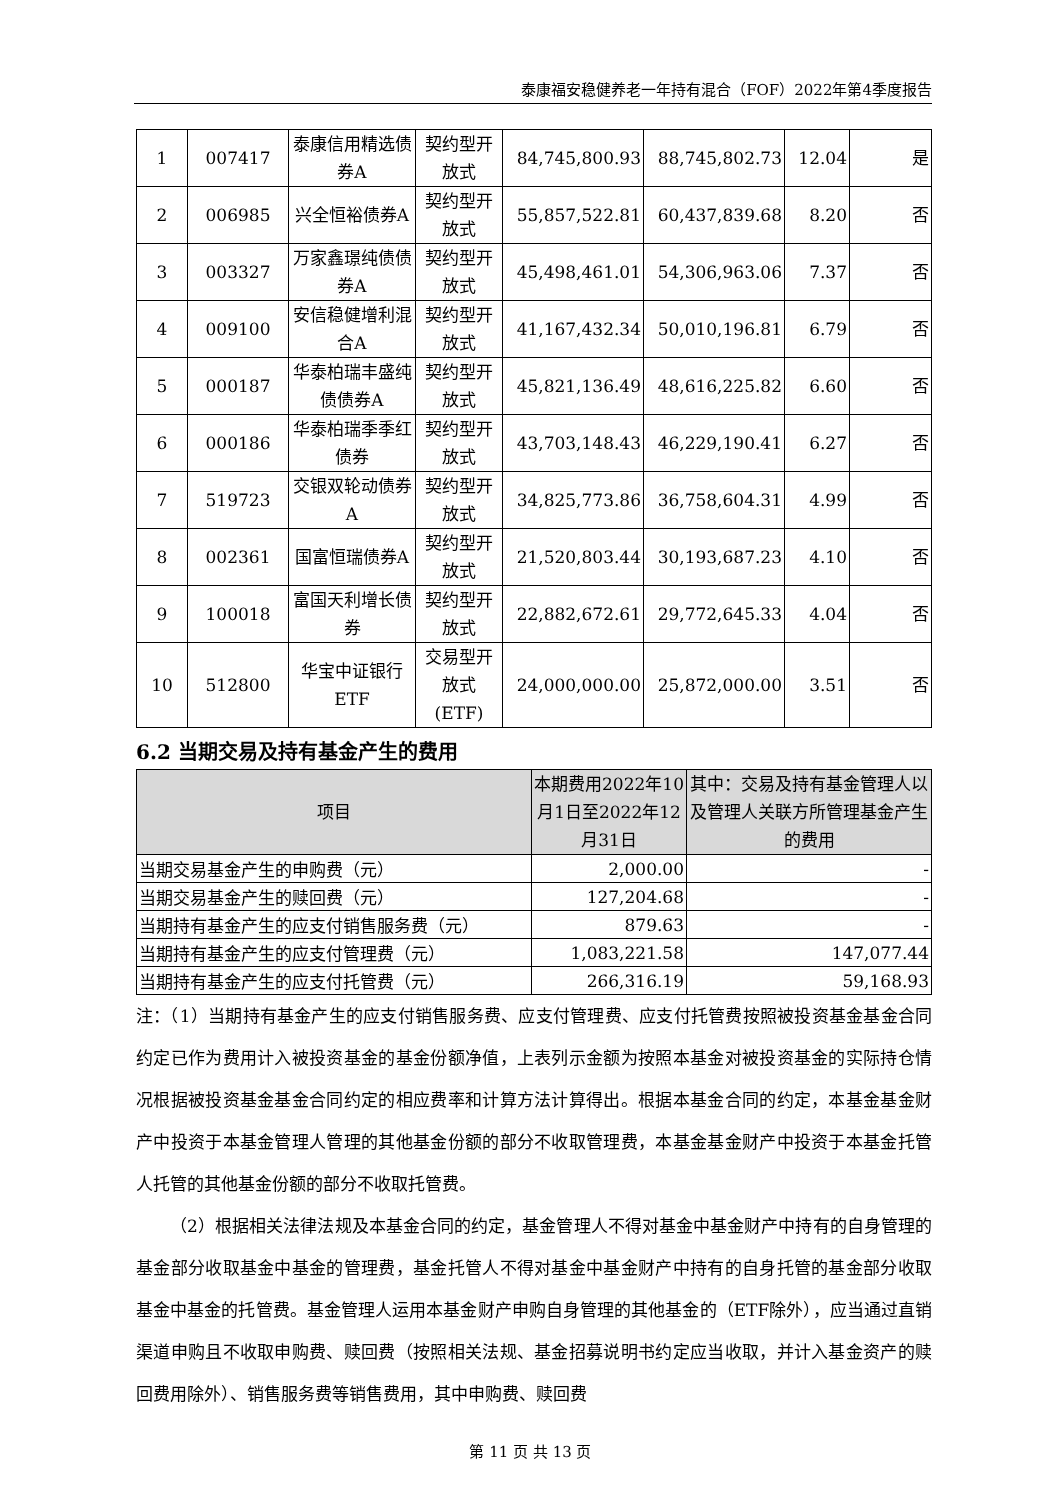泰康福安稳健养老一年持有混合（FOF）2022年第4季度报告
| 1 | 007417 | 泰康信用精选债券A | 契约型开放式 | 84,745,800.93 | 88,745,802.73 | 12.04 | 是 |
| 2 | 006985 | 兴全恒裕债券A | 契约型开放式 | 55,857,522.81 | 60,437,839.68 | 8.20 | 否 |
| 3 | 003327 | 万家鑫璟纯债债券A | 契约型开放式 | 45,498,461.01 | 54,306,963.06 | 7.37 | 否 |
| 4 | 009100 | 安信稳健增利混合A | 契约型开放式 | 41,167,432.34 | 50,010,196.81 | 6.79 | 否 |
| 5 | 000187 | 华泰柏瑞丰盛纯债债券A | 契约型开放式 | 45,821,136.49 | 48,616,225.82 | 6.60 | 否 |
| 6 | 000186 | 华泰柏瑞季季红债券 | 契约型开放式 | 43,703,148.43 | 46,229,190.41 | 6.27 | 否 |
| 7 | 519723 | 交银双轮动债券A | 契约型开放式 | 34,825,773.86 | 36,758,604.31 | 4.99 | 否 |
| 8 | 002361 | 国富恒瑞债券A | 契约型开放式 | 21,520,803.44 | 30,193,687.23 | 4.10 | 否 |
| 9 | 100018 | 富国天利增长债券 | 契约型开放式 | 22,882,672.61 | 29,772,645.33 | 4.04 | 否 |
| 10 | 512800 | 华宝中证银行ETF | 交易型开放式(ETF) | 24,000,000.00 | 25,872,000.00 | 3.51 | 否 |
6.2 当期交易及持有基金产生的费用
| 项目 | 本期费用2022年10月1日至2022年12月31日 | 其中：交易及持有基金管理人以及管理人关联方所管理基金产生的费用 |
| --- | --- | --- |
| 当期交易基金产生的申购费（元） | 2,000.00 | - |
| 当期交易基金产生的赎回费（元） | 127,204.68 | - |
| 当期持有基金产生的应支付销售服务费（元） | 879.63 | - |
| 当期持有基金产生的应支付管理费（元） | 1,083,221.58 | 147,077.44 |
| 当期持有基金产生的应支付托管费（元） | 266,316.19 | 59,168.93 |
注：（1）当期持有基金产生的应支付销售服务费、应支付管理费、应支付托管费按照被投资基金基金合同约定已作为费用计入被投资基金的基金份额净值，上表列示金额为按照本基金对被投资基金的实际持仓情况根据被投资基金基金合同约定的相应费率和计算方法计算得出。根据本基金合同的约定，本基金基金财产中投资于本基金管理人管理的其他基金份额的部分不收取管理费，本基金基金财产中投资于本基金托管人托管的其他基金份额的部分不收取托管费。
（2）根据相关法律法规及本基金合同的约定，基金管理人不得对基金中基金财产中持有的自身管理的基金部分收取基金中基金的管理费，基金托管人不得对基金中基金财产中持有的自身托管的基金部分收取基金中基金的托管费。基金管理人运用本基金财产申购自身管理的其他基金的（ETF除外），应当通过直销渠道申购且不收取申购费、赎回费（按照相关法规、基金招募说明书约定应当收取，并计入基金资产的赎回费用除外）、销售服务费等销售费用，其中申购费、赎回费
第 11 页 共 13 页